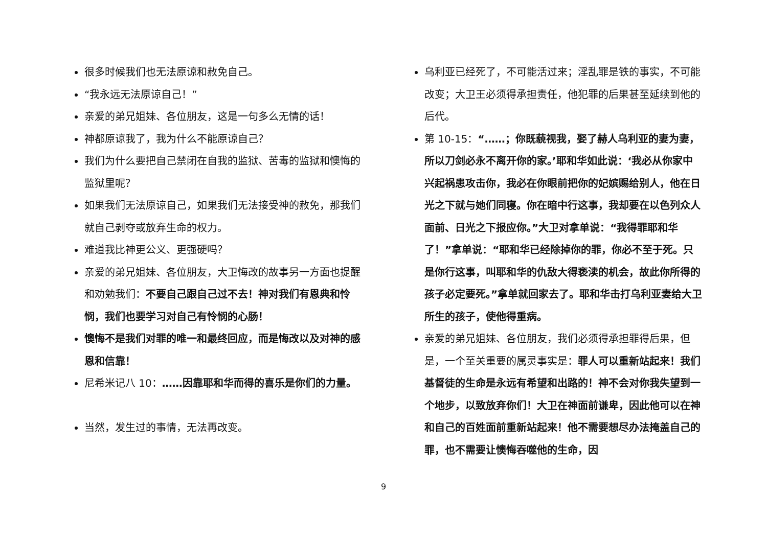很多时候我们也无法原谅和赦免自己。
“我永远无法原谅自己！”
亲爱的弟兄姐妹、各位朋友，这是一句多么无情的话！
神都原谅我了，我为什么不能原谅自己？
我们为什么要把自己禁闭在自我的监狱、苦毒的监狱和懊悔的监狱里呢？
如果我们无法原谅自己，如果我们无法接受神的赦免，那我们就自己剥夺或放弃生命的权力。
难道我比神更公义、更强硬吗？
亲爱的弟兄姐妹、各位朋友，大卫悔改的故事另一方面也提醒和劝勉我们：不要自己跟自己过不去！神对我们有恩典和怜悯，我们也要学习对自己有怜悯的心肠！
懊悔不是我们对罪的唯一和最终回应，而是悔改以及对神的感恩和信靠！
尼希米记八 10：……因靠耶和华而得的喜乐是你们的力量。
当然，发生过的事情，无法再改变。
乌利亚已经死了，不可能活过来；淫乱罪是铁的事实，不可能改变；大卫王必须得承担责任，他犯罪的后果甚至延续到他的后代。
第 10-15：“……；你既藐视我，娶了赫人乌利亚的妻为妻，所以刀剑必永不离开你的家。’耶和华如此说：‘我必从你家中兴起祸患攻击你，我必在你眼前把你的妃嫔赐给别人，他在日光之下就与她们同寝。你在暗中行这事，我却要在以色列众人面前、日光之下报应你。”大卫对拿单说：“我得罪耶和华了！”拿单说：“耶和华已经除掉你的罪，你必不至于死。只是你行这事，叫耶和华的仇敌大得亵渎的机会，故此你所得的孩子必定要死。”拿单就回家去了。耶和华击打乌利亚妻给大卫所生的孩子，使他得重病。
亲爱的弟兄姐妹、各位朋友，我们必须得承担罪得后果，但是，一个至关重要的属灵事实是：罪人可以重新站起来！我们基督徒的生命是永远有希望和出路的！神不会对你我失望到一个地步，以致放弃你们！大卫在神面前谦卑，因此他可以在神和自己的百姓面前重新站起来！他不需要想尽办法掩盖自己的罪，也不需要让懊悔吞噬他的生命，因
9